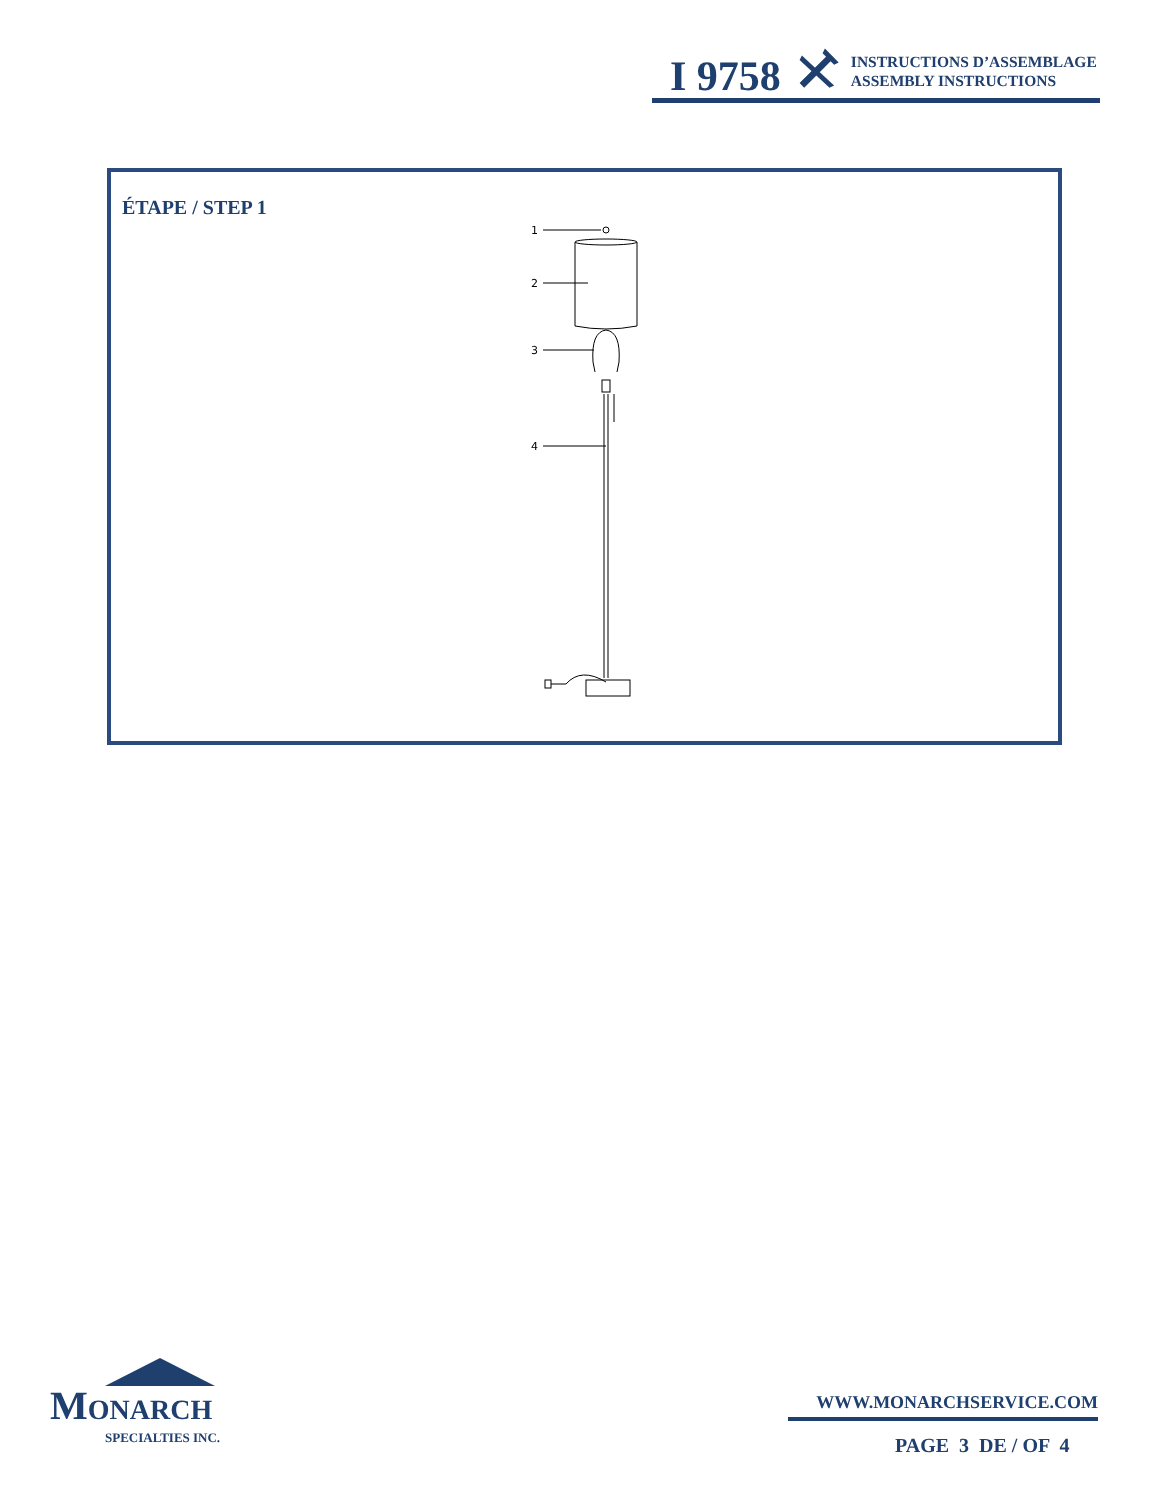I 9758
INSTRUCTIONS D’ASSEMBLAGE
ASSEMBLY INSTRUCTIONS
ÉTAPE / STEP 1
1
2
3
4
MONARCH
SPECIALTIES INC.
WWW.MONARCHSERVICE.COM
PAGE 3 DE / OF 4